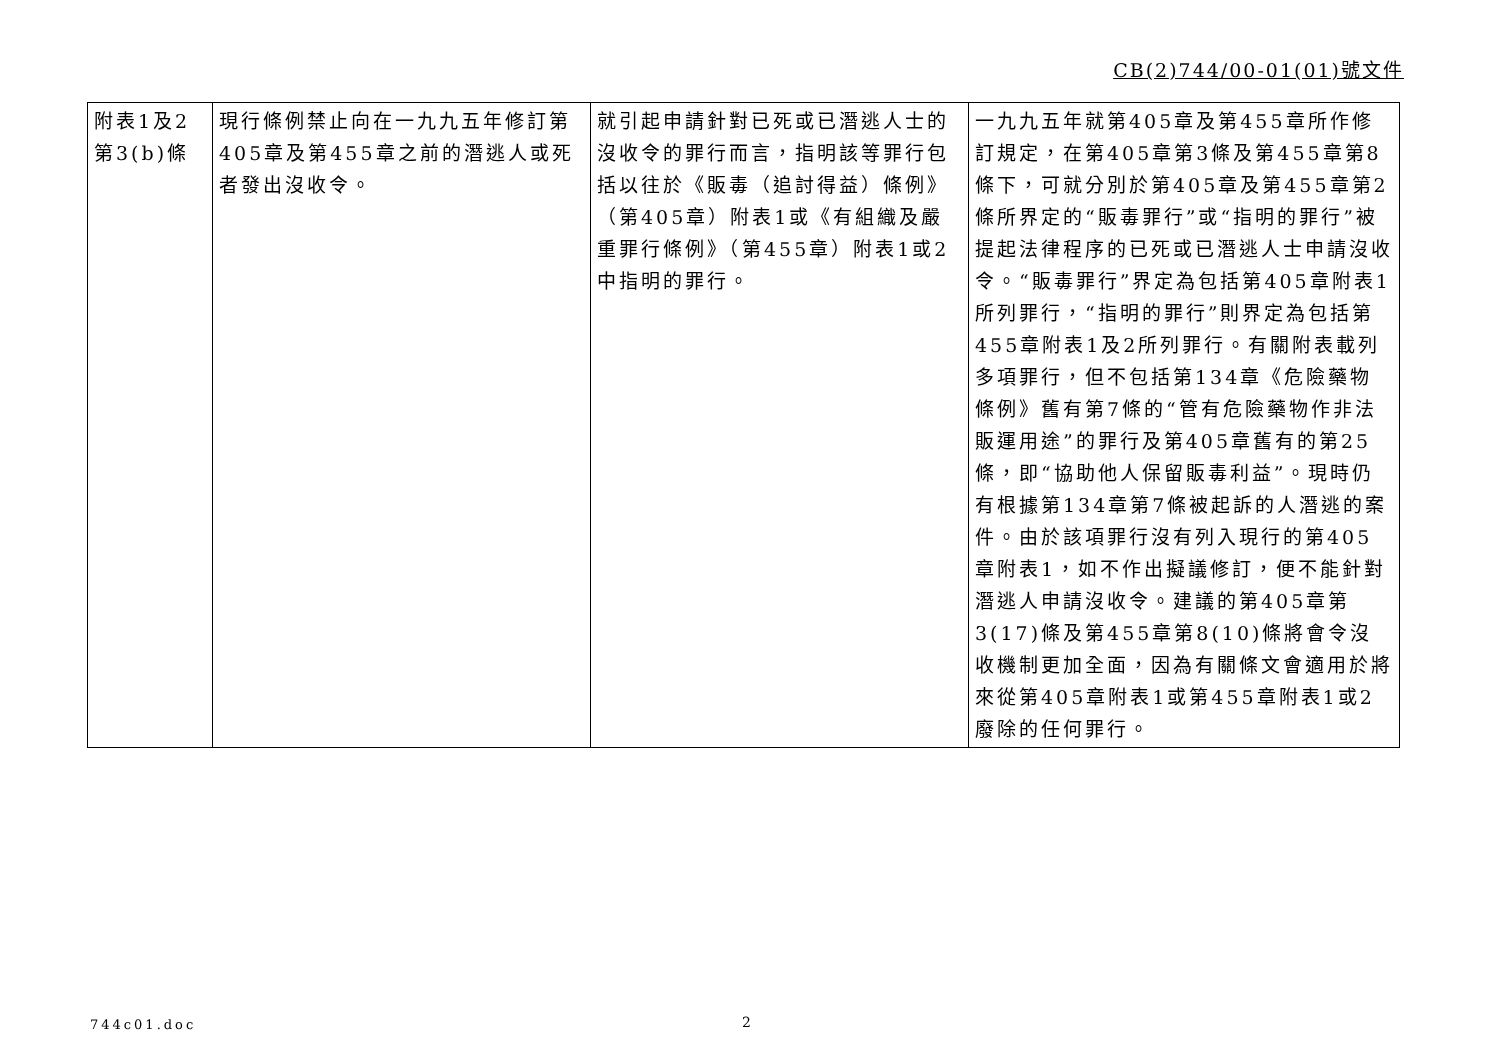CB(2)744/00-01(01)號文件
| 附表1及2 第3(b)條 | 現行條例禁止向在一九九五年修訂第405章及第455章之前的潛逃人或死者發出沒收令。 | 就引起申請針對已死或已潛逃人士的沒收令的罪行而言，指明該等罪行包括以往於《販毒（追討得益）條例》（第405章）附表1或《有組織及嚴重罪行條例》（第455章）附表1或2中指明的罪行。 | 一九九五年就第405章及第455章所作修訂規定，在第405章第3條及第455章第8條下，可就分別於第405章及第455章第2條所界定的“販毒罪行”或“指明的罪行”被提起法律程序的已死或已潛逃人士申請沒收令。“販毒罪行”界定為包括第405章附表1所列罪行，“指明的罪行”則界定為包括第455章附表1及2所列罪行。有關附表載列多項罪行，但不包括第134章《危險藥物條例》舊有第7條的“管有危險藥物作非法販運用途”的罪行及第405章舊有的第25條，即“協助他人保留販毒利益”。現時仍有根據第134章第7條被起訴的人潛逃的案件。由於該項罪行沒有列入現行的第405章附表1，如不作出擬議修訂，便不能針對潛逃人申請沒收令。建議的第405章第3(17)條及第455章第8(10)條將會令沒收機制更加全面，因為有關條文會適用於將來從第405章附表1或第455章附表1或2廢除的任何罪行。 |
744c01.doc 2